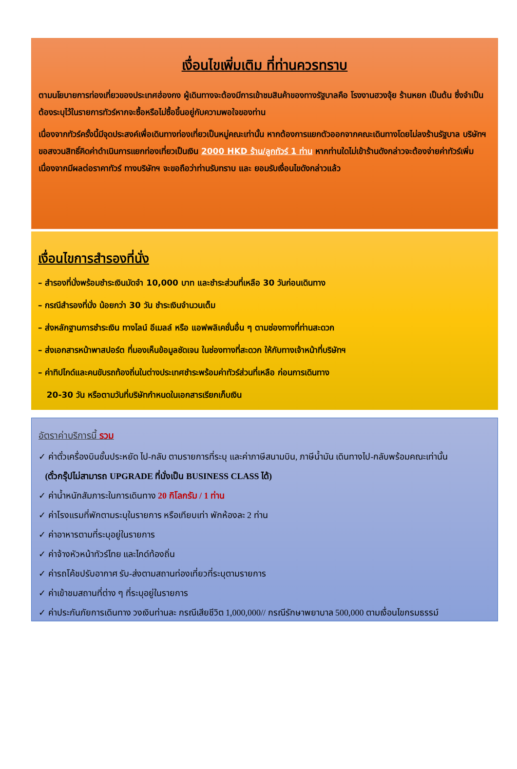เงื่อนไขเพิ่มเติม ที่ท่านควรทราบ
ตามนโยบายการท่องเที่ยวของประเทศฮ่องกง ผู้เดินทางจะต้องมีการเข้าชมสินค้าของทางรัฐบาลคือ โรงงานฮวงจุ้ย ร้านหยก เป็นต้น ซึ่งจำเป็นต้องระบุไว้ในรายการทัวร์หากจะซื้อหรือไม่ซื้อขึ้นอยู่กับความพอใจของท่าน
เนื่องจากทัวร์ครั้งนี้มีจุดประสงค์เพื่อเดินทางท่องเที่ยวเป็นหมู่คณะเท่านั้น หากต้องการแยกตัวออกจากคณะเดินทางโดยไม่ลงร้านรัฐบาล บริษัทฯ ขอสงวนสิทธิ์คิดค่าดำเนินการแยกท่องเที่ยวเป็นเงิน 2000 HKD ร้าน/ลูกทัวร์ 1 ท่าน หากท่านใดไม่เข้าร้านดังกล่าวจะต้องจ่ายค่าทัวร์เพิ่ม เนื่องจากมีผลต่อราคาทัวร์ ทางบริษัทฯ จะขอถือว่าท่านรับทราบ และ ยอมรับเงื่อนไขดังกล่าวแล้ว
เงื่อนไขการสำรองที่นั่ง
– สำรองที่นั่งพร้อมชำระเงินมัดจำ 10,000 บาท และชำระส่วนที่เหลือ 30 วันก่อนเดินทาง
– กรณีสำรองที่นั่ง น้อยกว่า 30 วัน ชำระเงินจำนวนเต็ม
– ส่งหลักฐานการชำระเงิน ทางไลน์ อีเมลล์ หรือ แอฟพลิเคชั่นอื่น ๆ ตามช่องทางที่ท่านสะดวก
– ส่งเอกสารหน้าพาสปอร์ต ที่มองเห็นข้อมูลชัดเจน ในช่องทางที่สะดวก ให้กับทางเจ้าหน้าที่บริษัทฯ
– ค่าทิปไกด์และคนขับรถท้องถิ่นในต่างประเทศชำระพร้อมค่าทัวร์ส่วนที่เหลือ ก่อนการเดินทาง
20-30 วัน หรือตามวันที่บริษัทกำหนดในเอกสารเรียกเก็บเงิน
อัตราค่าบริการนี้ รวม
✓ ค่าตั๋วเครื่องบินชั้นประหยัด ไป-กลับ ตามรายการที่ระบุ และค่าภาษีสนามบิน, ภาษีน้ำมัน เดินทางไป-กลับพร้อมคณะเท่านั้น
(ตั๋วกรุ๊ปไม่สามารถ UPGRADE ที่นั่งเป็น BUSINESS CLASS ได้)
✓ ค่าน้ำหนักสัมภาระในการเดินทาง 20 กิโลกรัม / 1 ท่าน
✓ ค่าโรงแรมที่พักตามระบุในรายการ หรือเทียบเท่า พักห้องละ 2 ท่าน
✓ ค่าอาหารตามที่ระบุอยู่ในรายการ
✓ ค่าจ้างหัวหน้าทัวร์ไทย และไกด์ท้องถิ่น
✓ ค่ารถโค้ชปรับอากาศ รับ-ส่งตามสถานท่องเที่ยวที่ระบุตามรายการ
✓ ค่าเข้าชมสถานที่ต่าง ๆ ที่ระบุอยู่ในรายการ
✓ ค่าประกันภัยการเดินทาง วงเงินท่านละ กรณีเสียชีวิต 1,000,000// กรณีรักษาพยาบาล 500,000 ตามเงื่อนไขกรมธรรม์